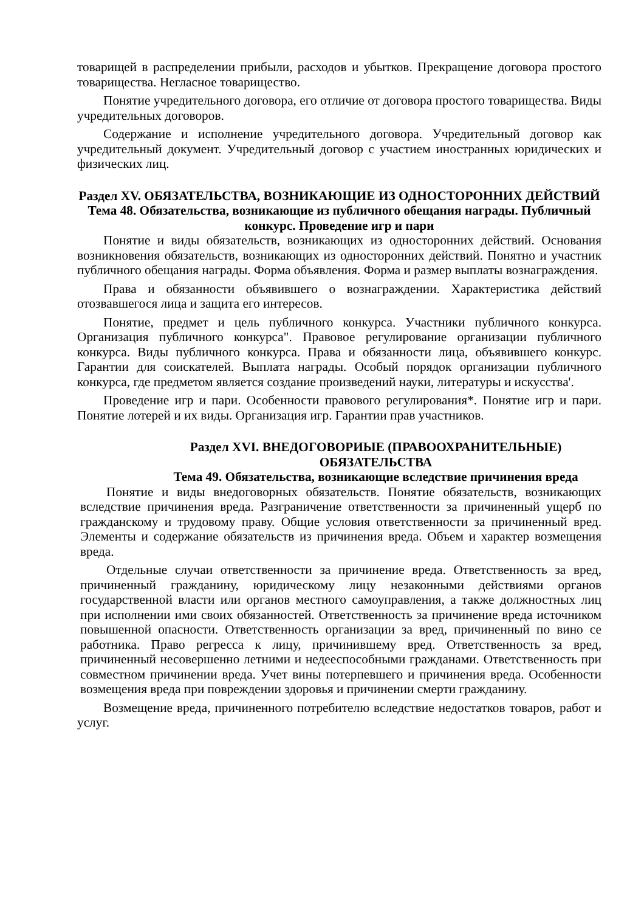товарищей в распределении прибыли, расходов и убытков. Прекращение договора простого товарищества. Негласное товарищество.
Понятие учредительного договора, его отличие от договора простого товарищества. Виды учредительных договоров.
Содержание и исполнение учредительного договора. Учредительный договор как учредительный документ. Учредительный договор с участием иностранных юридических и физических лиц.
Раздел XV. ОБЯЗАТЕЛЬСТВА, ВОЗНИКАЮЩИЕ ИЗ ОДНОСТОРОННИХ ДЕЙСТВИЙ
Тема 48. Обязательства, возникающие из публичного обещания награды. Публичный конкурс. Проведение игр и пари
Понятие и виды обязательств, возникающих из односторонних действий. Основания возникновения обязательств, возникающих из односторонних действий. Понятно и участник публичного обещания награды. Форма объявления. Форма и размер выплаты вознаграждения.
Права и обязанности объявившего о вознаграждении. Характеристика действий отозвавшегося лица и защита его интересов.
Понятие, предмет и цель публичного конкурса. Участники публичного конкурса. Организация публичного конкурса". Правовое регулирование организации публичного конкурса. Виды публичного конкурса. Права и обязанности лица, объявившего конкурс. Гарантии для соискателей. Выплата награды. Особый порядок организации публичного конкурса, где предметом является создание произведений науки, литературы и искусства'.
Проведение игр и пари. Особенности правового регулирования*. Понятие игр и пари. Понятие лотерей и их виды. Организация игр. Гарантии прав участников.
Раздел XVI. ВНЕДОГОВОРИЫЕ (ПРАВООХРАНИТЕЛЬНЫЕ) ОБЯЗАТЕЛЬСТВА
Тема 49. Обязательства, возникающие вследствие причинения вреда
Понятие и виды внедоговорных обязательств. Понятие обязательств, возникающих вследствие причинения вреда. Разграничение ответственности за причиненный ущерб по гражданскому и трудовому праву. Общие условия ответственности за причиненный вред. Элементы и содержание обязательств из причинения вреда. Объем и характер возмещения вреда.
Отдельные случаи ответственности за причинение вреда. Ответственность за вред, причиненный гражданину, юридическому лицу незаконными действиями органов государственной власти или органов местного самоуправления, а также должностных лиц при исполнении ими своих обязанностей. Ответственность за причинение вреда источником повышенной опасности. Ответственность организации за вред, причиненный по вино се работника. Право регресса к лицу, причинившему вред. Ответственность за вред, причиненный несовершенно летними и недееспособными гражданами. Ответственность при совместном причинении вреда. Учет вины потерпевшего и причинения вреда. Особенности возмещения вреда при повреждении здоровья и причинении смерти гражданину.
Возмещение вреда, причиненного потребителю вследствие недостатков товаров, работ и услуг.